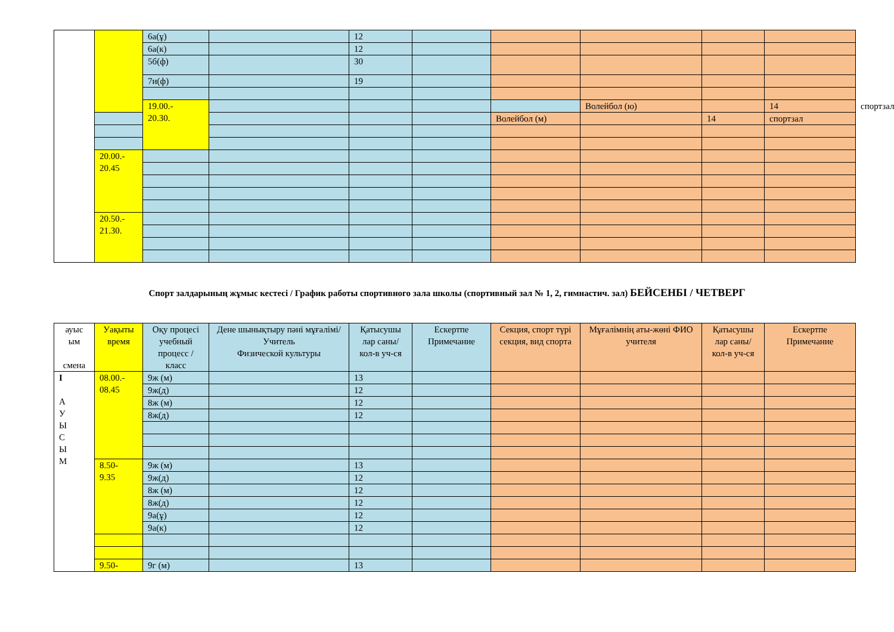| | | 6а(ұ) | | 12 | | | | | | |
| | | 6а(к) | | 12 | | | | | | |
| | | 5б(ф) | | 30 | | | | | | |
| | | 7и(ф) | | 19 | | | | | | |
| | | 19.00.- 20.30. | | | | | Волейбол (ю) | | 14 | спортзал |
| | | | | | | Волейбол (м) | | 14 | спортзал | |
| | 20.00.- 20.45 | | | | | | | | | |
| | 20.50.- 21.30. | | | | | | | | | |
Спорт залдарының жұмыс кестесі / График работы спортивного зала школы (спортивный зал № 1, 2, гимнастич. зал) БЕЙСЕНБІ / ЧЕТВЕРГ
| ауыс ым смена | Уақыты время | Оқу процесі учебный процесс / класс | Дене шынықтыру пәні мұғалімі/ Учитель Физической культуры | Қатысушы лар саны/ кол-в уч-ся | Ескертпе Примечание | Секция, спорт түрі секция, вид спорта | Мұғалімнің аты-жөні ФИО учителя | Қатысушы лар саны/ кол-в уч-ся | Ескертпе Примечание |
| I А У Ы С Ы М | 08.00.- 08.45 | 9ж (м) | | 13 | | | | | |
| | | 9ж(д) | | 12 | | | | | |
| | | 8ж (м) | | 12 | | | | | |
| | | 8ж(д) | | 12 | | | | | |
| | 8.50- 9.35 | 9ж (м) | | 13 | | | | | |
| | | 9ж(д) | | 12 | | | | | |
| | | 8ж (м) | | 12 | | | | | |
| | | 8ж(д) | | 12 | | | | | |
| | | 9а(ұ) | | 12 | | | | | |
| | | 9а(к) | | 12 | | | | | |
| | 9.50- | 9г (м) | | 13 | | | | | |